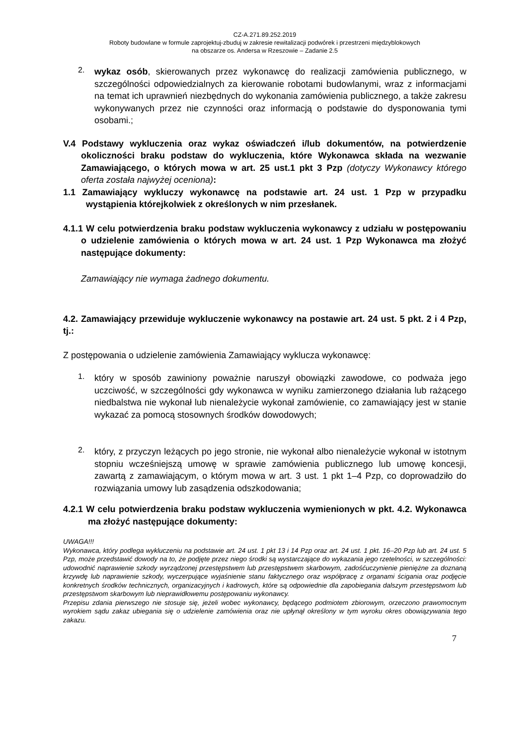CZ-A.271.89.252.2019
Roboty budowlane w formule zaprojektuj-zbuduj w zakresie rewitalizacji podwórek i przestrzeni międzyblokowych
na obszarze os. Andersa w Rzeszowie – Zadanie 2.5
2.
wykaz osób, skierowanych przez wykonawcę do realizacji zamówienia publicznego, w szczególności odpowiedzialnych za kierowanie robotami budowlanymi, wraz z informacjami na temat ich uprawnień niezbędnych do wykonania zamówienia publicznego, a także zakresu wykonywanych przez nie czynności oraz informacją o podstawie do dysponowania tymi osobami.;
V.4 Podstawy wykluczenia oraz wykaz oświadczeń i/lub dokumentów, na potwierdzenie okoliczności braku podstaw do wykluczenia, które Wykonawca składa na wezwanie Zamawiającego, o których mowa w art. 25 ust.1 pkt 3 Pzp (dotyczy Wykonawcy którego oferta została najwyżej oceniona):
1.1 Zamawiający wykluczy wykonawcę na podstawie art. 24 ust. 1 Pzp w przypadku wystąpienia którejkolwiek z określonych w nim przesłanek.
4.1.1 W celu potwierdzenia braku podstaw wykluczenia wykonawcy z udziału w postępowaniu o udzielenie zamówienia o których mowa w art. 24 ust. 1 Pzp Wykonawca ma złożyć następujące dokumenty:
Zamawiający nie wymaga żadnego dokumentu.
4.2. Zamawiający przewiduje wykluczenie wykonawcy na postawie art. 24 ust. 5 pkt. 2 i 4 Pzp, tj.:
Z postępowania o udzielenie zamówienia Zamawiający wyklucza wykonawcę:
1.
który w sposób zawiniony poważnie naruszył obowiązki zawodowe, co podważa jego uczciwość, w szczególności gdy wykonawca w wyniku zamierzonego działania lub rażącego niedbalstwa nie wykonał lub nienależycie wykonał zamówienie, co zamawiający jest w stanie wykazać za pomocą stosownych środków dowodowych;
2.
który, z przyczyn leżących po jego stronie, nie wykonał albo nienależycie wykonał w istotnym stopniu wcześniejszą umowę w sprawie zamówienia publicznego lub umowę koncesji, zawartą z zamawiającym, o którym mowa w art. 3 ust. 1 pkt 1–4 Pzp, co doprowadziło do rozwiązania umowy lub zasądzenia odszkodowania;
4.2.1 W celu potwierdzenia braku podstaw wykluczenia wymienionych w pkt. 4.2. Wykonawca ma złożyć następujące dokumenty:
UWAGA!!!
Wykonawca, który podlega wykluczeniu na podstawie art. 24 ust. 1 pkt 13 i 14 Pzp oraz art. 24 ust. 1 pkt. 16–20 Pzp lub art. 24 ust. 5 Pzp, może przedstawić dowody na to, że podjęte przez niego środki są wystarczające do wykazania jego rzetelności, w szczególności: udowodnić naprawienie szkody wyrządzonej przestępstwem lub przestępstwem skarbowym, zadośćuczynienie pieniężne za doznaną krzywdę lub naprawienie szkody, wyczerpujące wyjaśnienie stanu faktycznego oraz współpracę z organami ścigania oraz podjęcie konkretnych środków technicznych, organizacyjnych i kadrowych, które są odpowiednie dla zapobiegania dalszym przestępstwom lub przestępstwom skarbowym lub nieprawidłowemu postępowaniu wykonawcy.
Przepisu zdania pierwszego nie stosuje się, jeżeli wobec wykonawcy, będącego podmiotem zbiorowym, orzeczono prawomocnym wyrokiem sądu zakaz ubiegania się o udzielenie zamówienia oraz nie upłynął określony w tym wyroku okres obowiązywania tego zakazu.
7